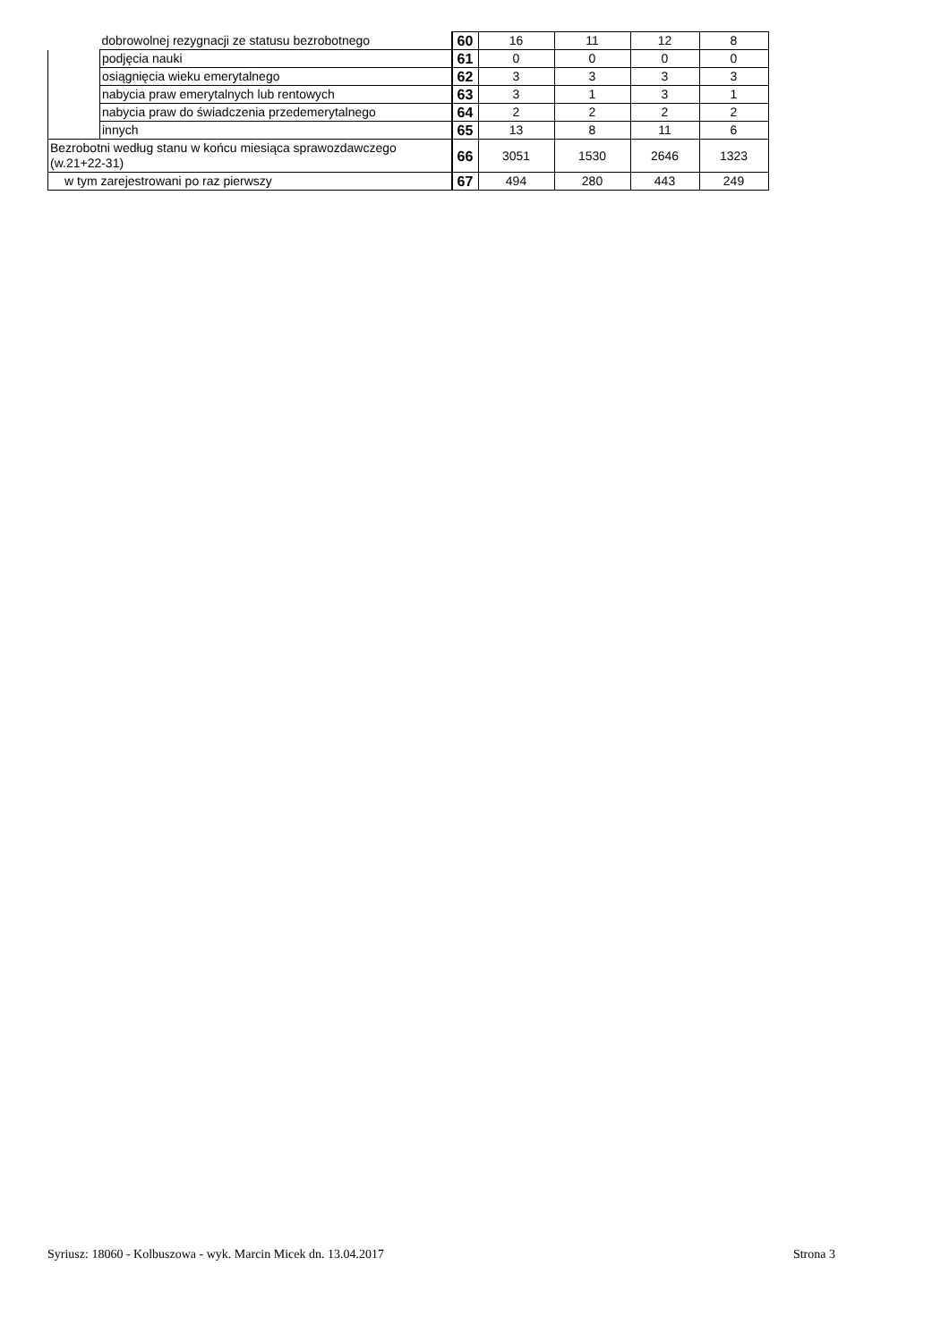| | dobrowolnej rezygnacji ze statusu bezrobotnego | 60 | 16 | 11 | 12 | 8 |
| | podjęcia nauki | 61 | 0 | 0 | 0 | 0 |
| | osiągnięcia wieku emerytalnego | 62 | 3 | 3 | 3 | 3 |
| | nabycia praw emerytalnych lub rentowych | 63 | 3 | 1 | 3 | 1 |
| | nabycia praw do świadczenia przedemerytalnego | 64 | 2 | 2 | 2 | 2 |
| | innych | 65 | 13 | 8 | 11 | 6 |
| Bezrobotni według stanu w końcu miesiąca sprawozdawczego (w.21+22-31) | | 66 | 3051 | 1530 | 2646 | 1323 |
| w tym zarejestrowani po raz pierwszy | | 67 | 494 | 280 | 443 | 249 |
Syriusz: 18060 - Kolbuszowa - wyk. Marcin Micek dn. 13.04.2017 Strona 3